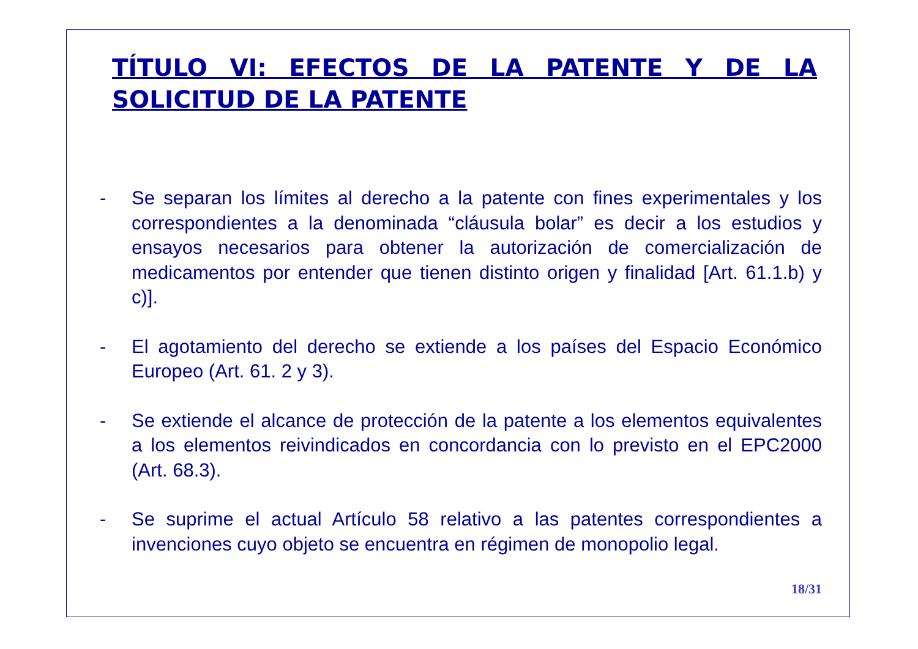TÍTULO VI: EFECTOS DE LA PATENTE Y DE LA SOLICITUD DE LA PATENTE
- Se separan los límites al derecho a la patente con fines experimentales y los correspondientes a la denominada “cláusula bolar” es decir a los estudios y ensayos necesarios para obtener la autorización de comercialización de medicamentos por entender que tienen distinto origen y finalidad [Art. 61.1.b) y c)].
- El agotamiento del derecho se extiende a los países del Espacio Económico Europeo (Art. 61. 2 y 3).
- Se extiende el alcance de protección de la patente a los elementos equivalentes a los elementos reivindicados en concordancia con lo previsto en el EPC2000 (Art. 68.3).
- Se suprime el actual Artículo 58 relativo a las patentes correspondientes a invenciones cuyo objeto se encuentra en régimen de monopolio legal.
18/31